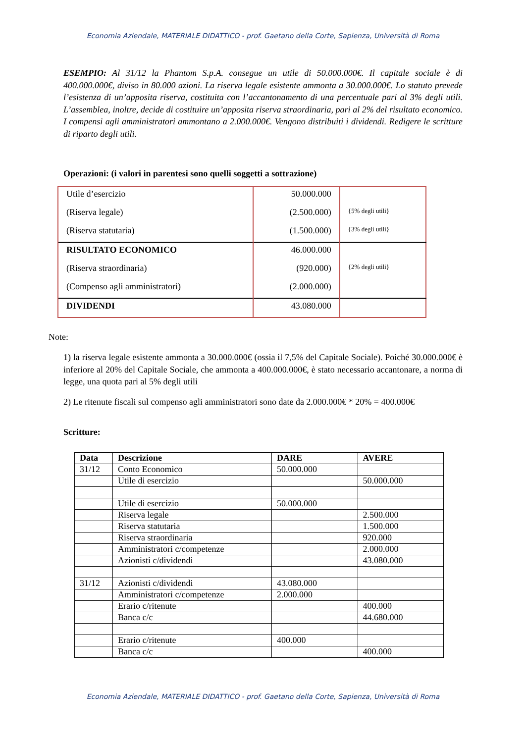Economia Aziendale, MATERIALE DIDATTICO - prof. Gaetano della Corte, Sapienza, Università di Roma
ESEMPIO: Al 31/12 la Phantom S.p.A. consegue un utile di 50.000.000€. Il capitale sociale è di 400.000.000€, diviso in 80.000 azioni. La riserva legale esistente ammonta a 30.000.000€. Lo statuto prevede l’esistenza di un’apposita riserva, costituita con l’accantonamento di una percentuale pari al 3% degli utili. L’assemblea, inoltre, decide di costituire un’apposita riserva straordinaria, pari al 2% del risultato economico. I compensi agli amministratori ammontano a 2.000.000€. Vengono distribuiti i dividendi. Redigere le scritture di riparto degli utili.
Operazioni: (i valori in parentesi sono quelli soggetti a sottrazione)
| Utile d’esercizio | 50.000.000 | |
| (Riserva legale) | (2.500.000) | {5% degli utili} |
| (Riserva statutaria) | (1.500.000) | {3% degli utili} |
| RISULTATO ECONOMICO | 46.000.000 | |
| (Riserva straordinaria) | (920.000) | {2% degli utili} |
| (Compenso agli amministratori) | (2.000.000) | |
| DIVIDENDI | 43.080.000 | |
Note:
1) la riserva legale esistente ammonta a 30.000.000€ (ossia il 7,5% del Capitale Sociale). Poiché 30.000.000€ è inferiore al 20% del Capitale Sociale, che ammonta a 400.000.000€, è stato necessario accantonare, a norma di legge, una quota pari al 5% degli utili
2) Le ritenute fiscali sul compenso agli amministratori sono date da 2.000.000€ * 20% = 400.000€
Scritture:
| Data | Descrizione | DARE | AVERE |
| --- | --- | --- | --- |
| 31/12 | Conto Economico | 50.000.000 | |
| | Utile di esercizio | | 50.000.000 |
| | Utile di esercizio | 50.000.000 | |
| | Riserva legale | | 2.500.000 |
| | Riserva statutaria | | 1.500.000 |
| | Riserva straordinaria | | 920.000 |
| | Amministratori c/competenze | | 2.000.000 |
| | Azionisti c/dividendi | | 43.080.000 |
| 31/12 | Azionisti c/dividendi | 43.080.000 | |
| | Amministratori c/competenze | 2.000.000 | |
| | Erario c/ritenute | | 400.000 |
| | Banca c/c | | 44.680.000 |
| | Erario c/ritenute | 400.000 | |
| | Banca c/c | | 400.000 |
Economia Aziendale, MATERIALE DIDATTICO - prof. Gaetano della Corte, Sapienza, Università di Roma